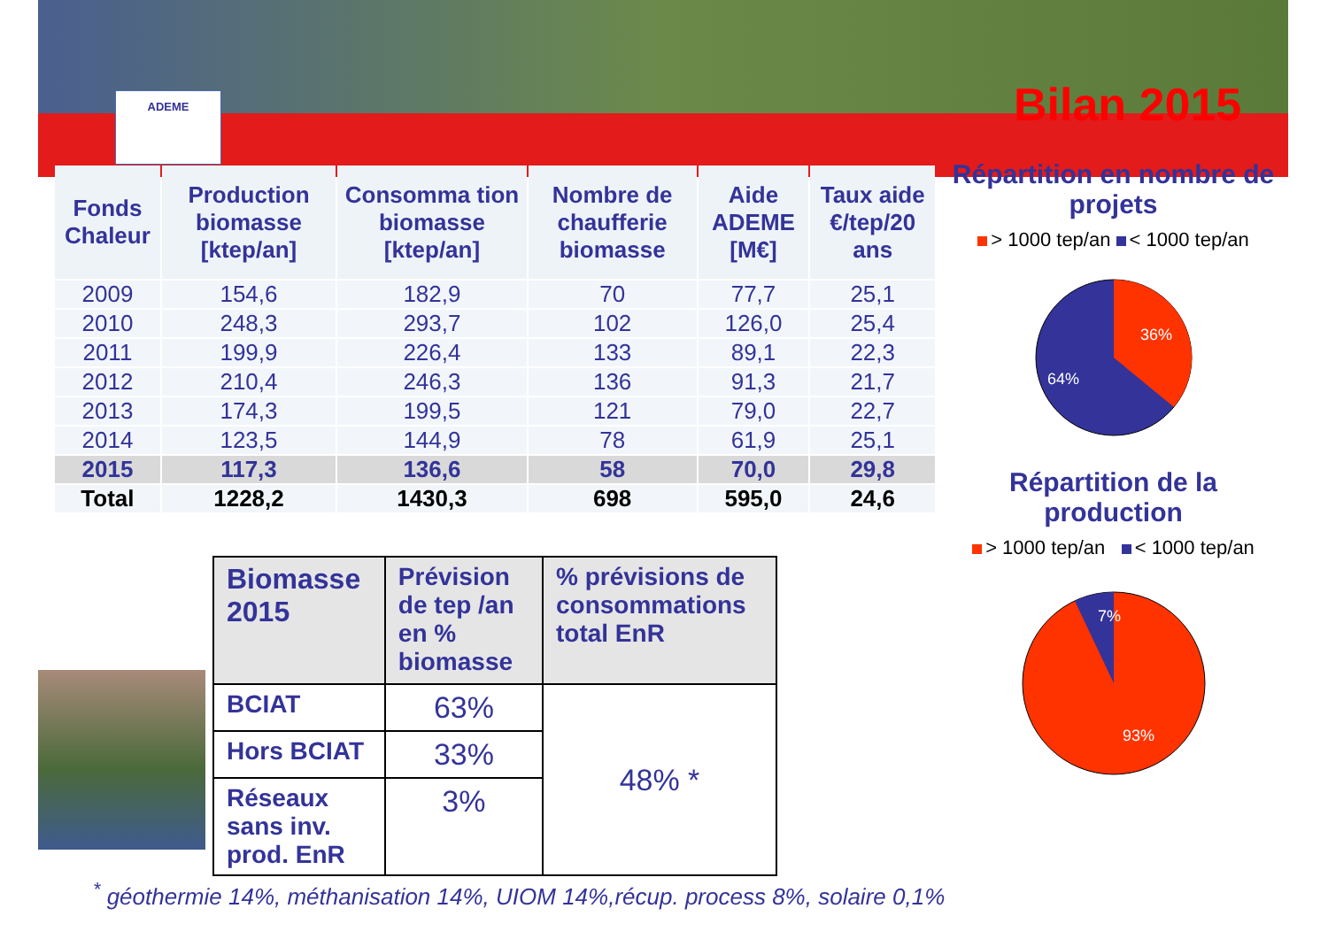ADEME Bilan 2015
| Fonds Chaleur | Production biomasse [ktep/an] | Consomma tion biomasse [ktep/an] | Nombre de chaufferie biomasse | Aide ADEME [M€] | Taux aide €/tep/20 ans |
| --- | --- | --- | --- | --- | --- |
| 2009 | 154,6 | 182,9 | 70 | 77,7 | 25,1 |
| 2010 | 248,3 | 293,7 | 102 | 126,0 | 25,4 |
| 2011 | 199,9 | 226,4 | 133 | 89,1 | 22,3 |
| 2012 | 210,4 | 246,3 | 136 | 91,3 | 21,7 |
| 2013 | 174,3 | 199,5 | 121 | 79,0 | 22,7 |
| 2014 | 123,5 | 144,9 | 78 | 61,9 | 25,1 |
| 2015 | 117,3 | 136,6 | 58 | 70,0 | 29,8 |
| Total | 1228,2 | 1430,3 | 698 | 595,0 | 24,6 |
Répartition en nombre de projets
> 1000 tep/an < 1000 tep/an
36%
64%
Répartition de la production
> 1000 tep/an < 1000 tep/an
7%
93%
| Biomasse 2015 | Prévision de tep /an en % biomasse | % prévisions de consommations total EnR |
| BCIAT | 63% | 48% * |
| Hors BCIAT | 33% | |
| Réseaux sans inv. prod. EnR | 3% | |
<sup>*</sup> géothermie 14%, méthanisation 14%, UIOM 14%,récup. process 8%, solaire 0,1%